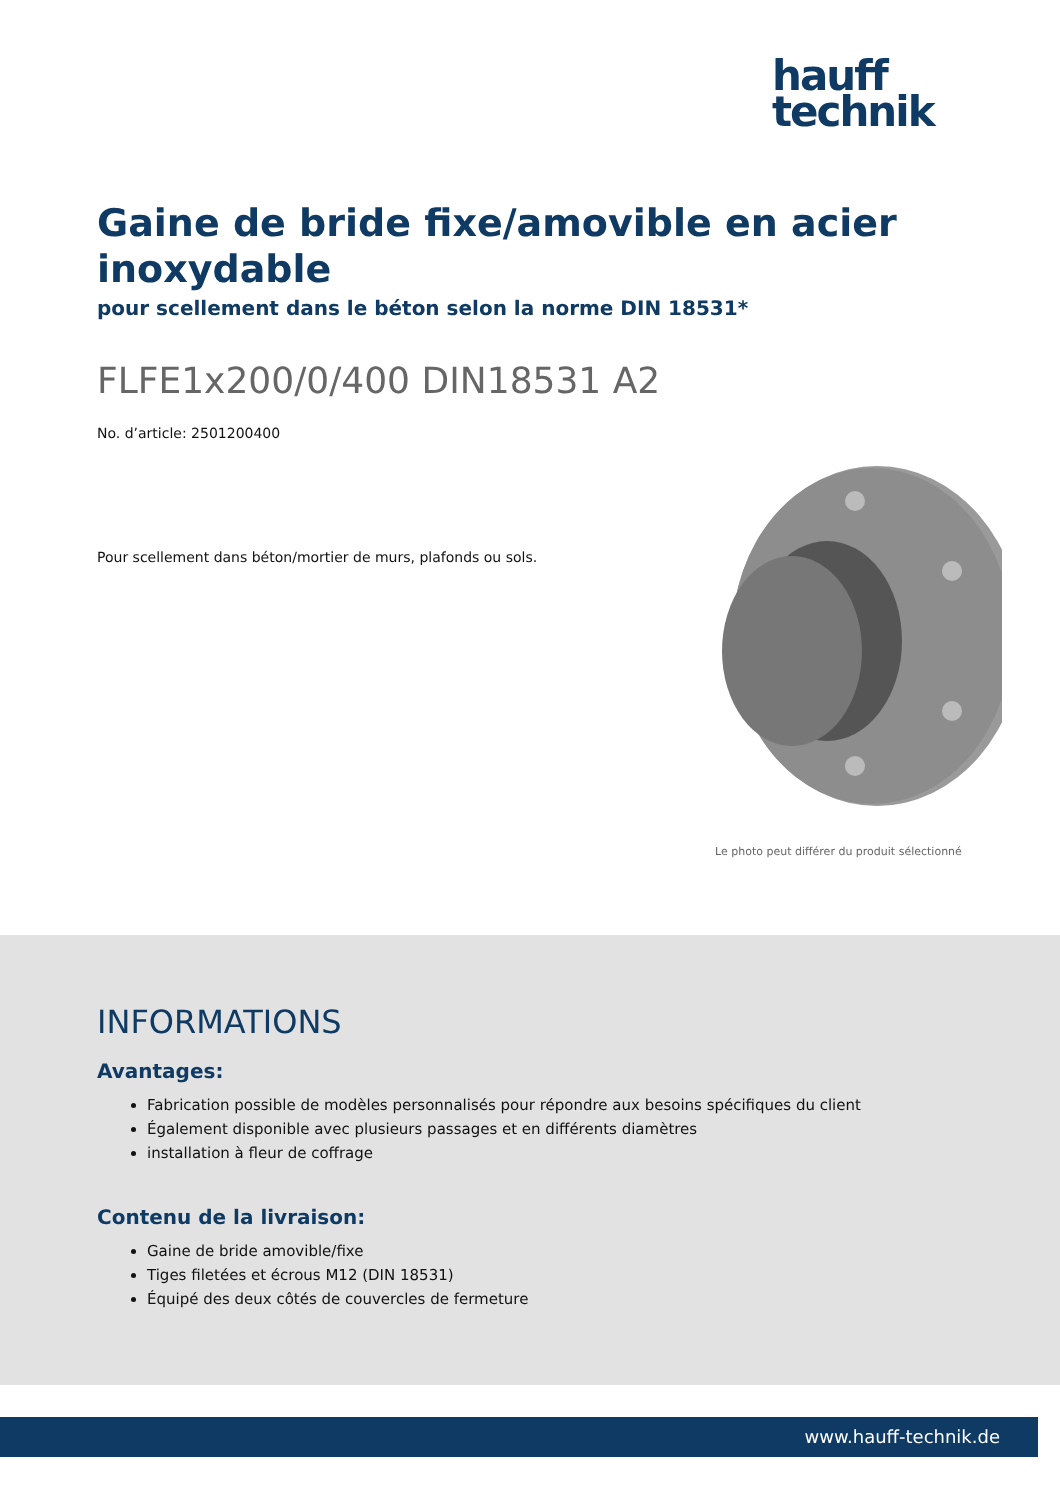hauff
technik
Gaine de bride fixe/amovible en acier inoxydable
pour scellement dans le béton selon la norme DIN 18531*
FLFE1x200/0/400 DIN18531 A2
No. d’article: 2501200400
Pour scellement dans béton/mortier de murs, plafonds ou sols.
Le photo peut différer du produit sélectionné
INFORMATIONS
Avantages:
Fabrication possible de modèles personnalisés pour répondre aux besoins spécifiques du client
Également disponible avec plusieurs passages et en différents diamètres
installation à fleur de coffrage
Contenu de la livraison:
Gaine de bride amovible/fixe
Tiges filetées et écrous M12 (DIN 18531)
Équipé des deux côtés de couvercles de fermeture
www.hauff-technik.de